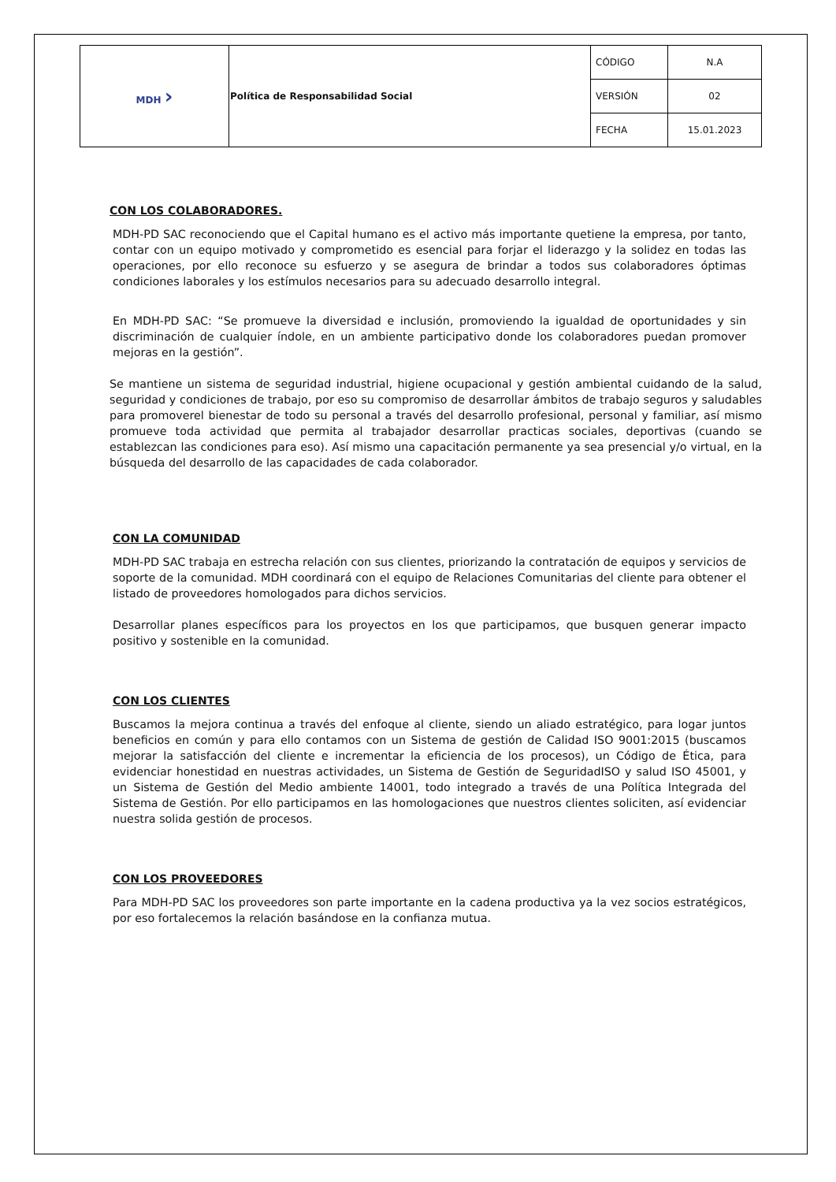| MDH › | Política de Responsabilidad Social | CÓDIGO | N.A |
| | | VERSIÓN | 02 |
| | | FECHA | 15.01.2023 |
CON LOS COLABORADORES.
MDH-PD SAC reconociendo que el Capital humano es el activo más importante quetiene la empresa, por tanto, contar con un equipo motivado y comprometido es esencial para forjar el liderazgo y la solidez en todas las operaciones, por ello reconoce su esfuerzo y se asegura de brindar a todos sus colaboradores óptimas condiciones laborales y los estímulos necesarios para su adecuado desarrollo integral.
En MDH-PD SAC: “Se promueve la diversidad e inclusión, promoviendo la igualdad de oportunidades y sin discriminación de cualquier índole, en un ambiente participativo donde los colaboradores puedan promover mejoras en la gestión”.
Se mantiene un sistema de seguridad industrial, higiene ocupacional y gestión ambiental cuidando de la salud, seguridad y condiciones de trabajo, por eso su compromiso de desarrollar ámbitos de trabajo seguros y saludables para promoverel bienestar de todo su personal a través del desarrollo profesional, personal y familiar, así mismo promueve toda actividad que permita al trabajador desarrollar practicas sociales, deportivas (cuando se establezcan las condiciones para eso). Así mismo una capacitación permanente ya sea presencial y/o virtual, en la búsqueda del desarrollo de las capacidades de cada colaborador.
CON LA COMUNIDAD
MDH-PD SAC trabaja en estrecha relación con sus clientes, priorizando la contratación de equipos y servicios de soporte de la comunidad. MDH coordinará con el equipo de Relaciones Comunitarias del cliente para obtener el listado de proveedores homologados para dichos servicios.
Desarrollar planes específicos para los proyectos en los que participamos, que busquen generar impacto positivo y sostenible en la comunidad.
CON LOS CLIENTES
Buscamos la mejora continua a través del enfoque al cliente, siendo un aliado estratégico, para logar juntos beneficios en común y para ello contamos con un Sistema de gestión de Calidad ISO 9001:2015 (buscamos mejorar la satisfacción del cliente e incrementar la eficiencia de los procesos), un Código de Ética, para evidenciar honestidad en nuestras actividades, un Sistema de Gestión de SeguridadISO y salud ISO 45001, y un Sistema de Gestión del Medio ambiente 14001, todo integrado a través de una Política Integrada del Sistema de Gestión. Por ello participamos en las homologaciones que nuestros clientes soliciten, así evidenciar nuestra solida gestión de procesos.
CON LOS PROVEEDORES
Para MDH-PD SAC los proveedores son parte importante en la cadena productiva ya la vez socios estratégicos, por eso fortalecemos la relación basándose en la confianza mutua.